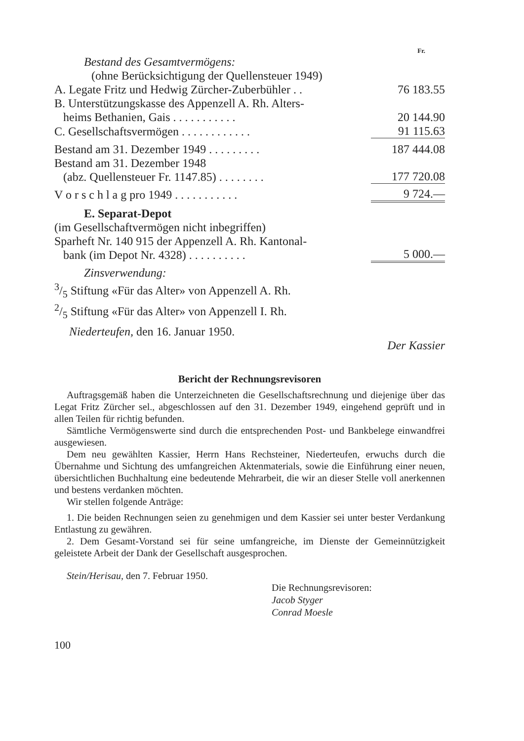Fr.
Bestand des Gesamtvermögens:
(ohne Berücksichtigung der Quellensteuer 1949)
| A. Legate Fritz und Hedwig Zürcher-Zuberbühler . . | 76 183.55 |
| B. Unterstützungskasse des Appenzell A. Rh. Alters- heims Bethanien, Gais . . . . . . . . . . . | 20 144.90 |
| C. Gesellschaftsvermögen . . . . . . . . . . . . | 91 115.63 |
| Bestand am 31. Dezember 1949 . . . . . . . . . | 187 444.08 |
| Bestand am 31. Dezember 1948 (abz. Quellensteuer Fr. 1147.85) . . . . . . . . | 177 720.08 |
| V o r s c h l a g pro 1949 . . . . . . . . . . . | 9 724.— |
E. Separat-Depot
(im Gesellschaftvermögen nicht inbegriffen)
| Sparheft Nr. 140 915 der Appenzell A. Rh. Kantonal- bank (im Depot Nr. 4328) . . . . . . . . . . | 5 000.— |
Zinsverwendung:
3/5 Stiftung «Für das Alter» von Appenzell A. Rh.
2/5 Stiftung «Für das Alter» von Appenzell I. Rh.
Niederteufen, den 16. Januar 1950.
Der Kassier
Bericht der Rechnungsrevisoren
Auftragsgemäß haben die Unterzeichneten die Gesellschaftsrechnung und diejenige über das Legat Fritz Zürcher sel., abgeschlossen auf den 31. Dezember 1949, eingehend geprüft und in allen Teilen für richtig befunden.
Sämtliche Vermögenswerte sind durch die entsprechenden Post- und Bankbelege einwandfrei ausgewiesen.
Dem neu gewählten Kassier, Herrn Hans Rechsteiner, Niederteufen, erwuchs durch die Übernahme und Sichtung des umfangreichen Aktenmaterials, sowie die Einführung einer neuen, übersichtlichen Buchhaltung eine bedeutende Mehrarbeit, die wir an dieser Stelle voll anerkennen und bestens verdanken möchten.
Wir stellen folgende Anträge:
1. Die beiden Rechnungen seien zu genehmigen und dem Kassier sei unter bester Verdankung Entlastung zu gewähren.
2. Dem Gesamt-Vorstand sei für seine umfangreiche, im Dienste der Gemeinnützigkeit geleistete Arbeit der Dank der Gesellschaft ausgesprochen.
Stein/Herisau, den 7. Februar 1950.
Die Rechnungsrevisoren:
Jacob Styger
Conrad Moesle
100